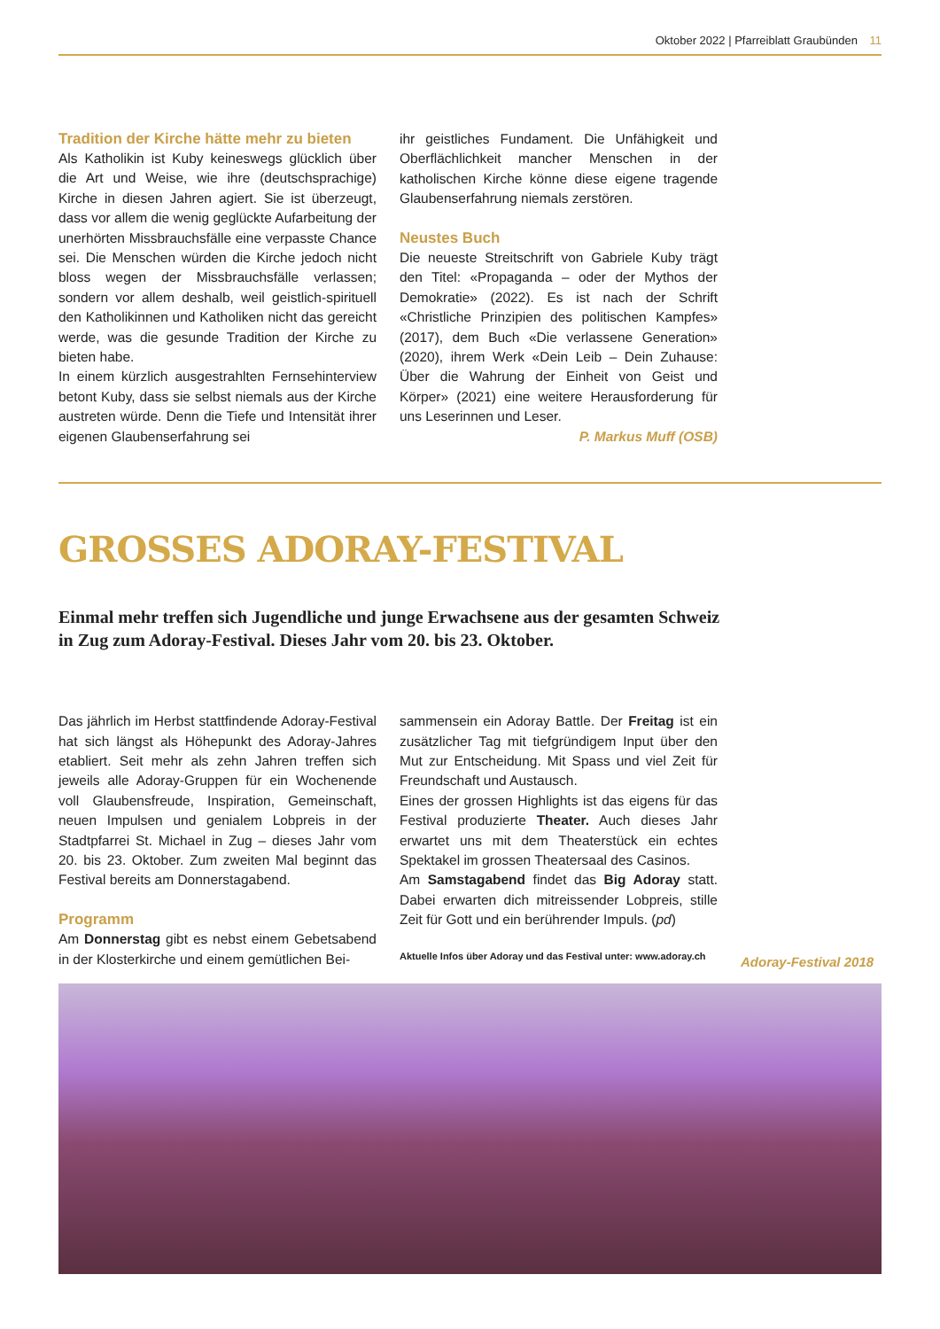Oktober 2022 | Pfarreiblatt Graubünden 11
Tradition der Kirche hätte mehr zu bieten
Als Katholikin ist Kuby keineswegs glücklich über die Art und Weise, wie ihre (deutschsprachige) Kirche in diesen Jahren agiert. Sie ist überzeugt, dass vor allem die wenig geglückte Aufarbeitung der unerhörten Missbrauchsfälle eine verpasste Chance sei. Die Menschen würden die Kirche jedoch nicht bloss wegen der Missbrauchsfälle verlassen; sondern vor allem deshalb, weil geistlich-spirituell den Katholikinnen und Katholiken nicht das gereicht werde, was die gesunde Tradition der Kirche zu bieten habe.
In einem kürzlich ausgestrahlten Fernsehinterview betont Kuby, dass sie selbst niemals aus der Kirche austreten würde. Denn die Tiefe und Intensität ihrer eigenen Glaubenserfahrung sei
ihr geistliches Fundament. Die Unfähigkeit und Oberflächlichkeit mancher Menschen in der katholischen Kirche könne diese eigene tragende Glaubenserfahrung niemals zerstören.
Neustes Buch
Die neueste Streitschrift von Gabriele Kuby trägt den Titel: «Propaganda – oder der Mythos der Demokratie» (2022). Es ist nach der Schrift «Christliche Prinzipien des politischen Kampfes» (2017), dem Buch «Die verlassene Generation» (2020), ihrem Werk «Dein Leib – Dein Zuhause: Über die Wahrung der Einheit von Geist und Körper» (2021) eine weitere Herausforderung für uns Leserinnen und Leser.
P. Markus Muff (OSB)
GROSSES ADORAY-FESTIVAL
Einmal mehr treffen sich Jugendliche und junge Erwachsene aus der gesamten Schweiz in Zug zum Adoray-Festival. Dieses Jahr vom 20. bis 23. Oktober.
Das jährlich im Herbst stattfindende Adoray-Festival hat sich längst als Höhepunkt des Adoray-Jahres etabliert. Seit mehr als zehn Jahren treffen sich jeweils alle Adoray-Gruppen für ein Wochenende voll Glaubensfreude, Inspiration, Gemeinschaft, neuen Impulsen und genialem Lobpreis in der Stadtpfarrei St. Michael in Zug – dieses Jahr vom 20. bis 23. Oktober. Zum zweiten Mal beginnt das Festival bereits am Donnerstagabend.
Programm
Am Donnerstag gibt es nebst einem Gebetsabend in der Klosterkirche und einem gemütlichen Bei-
sammensein ein Adoray Battle. Der Freitag ist ein zusätzlicher Tag mit tiefgründigem Input über den Mut zur Entscheidung. Mit Spass und viel Zeit für Freundschaft und Austausch.
Eines der grossen Highlights ist das eigens für das Festival produzierte Theater. Auch dieses Jahr erwartet uns mit dem Theaterstück ein echtes Spektakel im grossen Theatersaal des Casinos.
Am Samstagabend findet das Big Adoray statt. Dabei erwarten dich mitreissender Lobpreis, stille Zeit für Gott und ein berührender Impuls. (pd)
Aktuelle Infos über Adoray und das Festival unter: www.adoray.ch
Adoray-Festival 2018